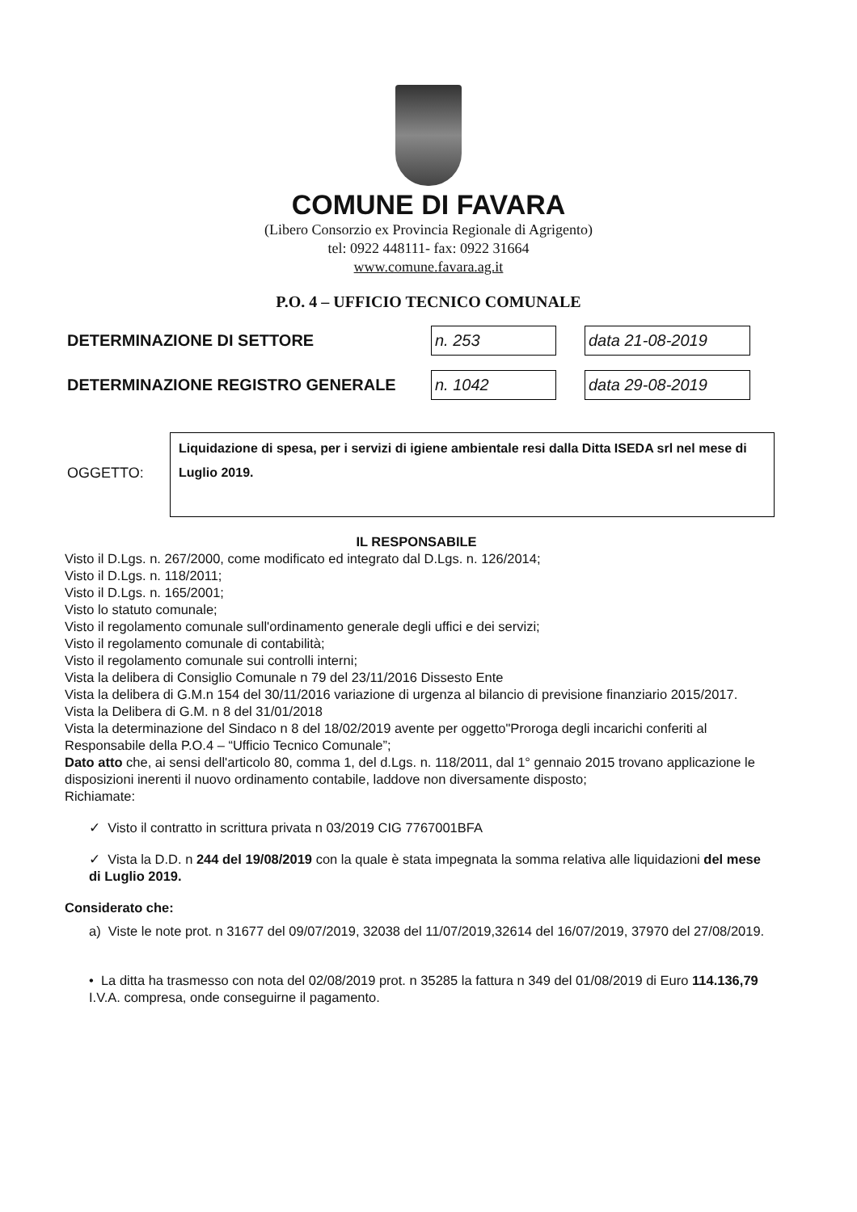COMUNE DI FAVARA
(Libero Consorzio ex Provincia Regionale di Agrigento)
tel: 0922 448111- fax: 0922 31664
www.comune.favara.ag.it
P.O. 4 – UFFICIO TECNICO COMUNALE
DETERMINAZIONE DI SETTORE n. 253 data 21-08-2019
DETERMINAZIONE REGISTRO GENERALE n. 1042 data 29-08-2019
OGGETTO:
Liquidazione di spesa, per i servizi di igiene ambientale resi dalla Ditta ISEDA srl nel mese di Luglio 2019.
IL RESPONSABILE
Visto il D.Lgs. n. 267/2000, come modificato ed integrato dal D.Lgs. n. 126/2014;
Visto il D.Lgs. n. 118/2011;
Visto il D.Lgs. n. 165/2001;
Visto lo statuto comunale;
Visto il regolamento comunale sull'ordinamento generale degli uffici e dei servizi;
Visto il regolamento comunale di contabilità;
Visto il regolamento comunale sui controlli interni;
Vista la delibera di Consiglio Comunale n 79 del 23/11/2016 Dissesto Ente
Vista la delibera di G.M.n 154 del 30/11/2016 variazione di urgenza al bilancio di previsione finanziario 2015/2017.
Vista la Delibera di G.M. n 8 del 31/01/2018
Vista la determinazione del Sindaco n 8 del 18/02/2019 avente per oggetto"Proroga degli incarichi conferiti al Responsabile della P.O.4 – “Ufficio Tecnico Comunale”;
Dato atto che, ai sensi dell'articolo 80, comma 1, del d.Lgs. n. 118/2011, dal 1° gennaio 2015 trovano applicazione le disposizioni inerenti il nuovo ordinamento contabile, laddove non diversamente disposto;
Richiamate:
✓ Visto il contratto in scrittura privata n 03/2019 CIG 7767001BFA
✓ Vista la D.D. n 244 del 19/08/2019 con la quale è stata impegnata la somma relativa alle liquidazioni del mese di Luglio 2019.
Considerato che:
a) Viste le note prot. n 31677 del 09/07/2019, 32038 del 11/07/2019,32614 del 16/07/2019, 37970 del 27/08/2019.
• La ditta ha trasmesso con nota del 02/08/2019 prot. n 35285 la fattura n 349 del 01/08/2019 di Euro 114.136,79 I.V.A. compresa, onde conseguirne il pagamento.